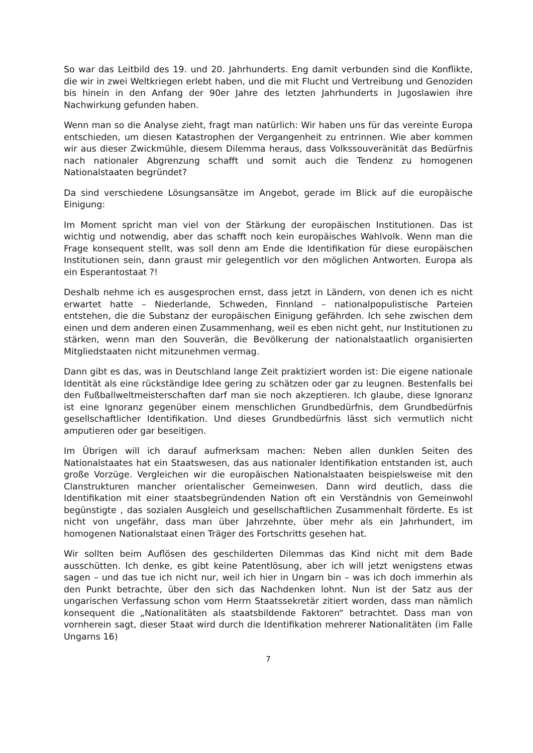So war das Leitbild des 19. und 20. Jahrhunderts. Eng damit verbunden sind die Konflikte, die wir in zwei Weltkriegen erlebt haben, und die mit Flucht und Vertreibung und Genoziden bis hinein in den Anfang der 90er Jahre des letzten Jahrhunderts in Jugoslawien ihre Nachwirkung gefunden haben.
Wenn man so die Analyse zieht, fragt man natürlich: Wir haben uns für das vereinte Europa entschieden, um diesen Katastrophen der Vergangenheit zu entrinnen. Wie aber kommen wir aus dieser Zwickmühle, diesem Dilemma heraus, dass Volkssouveränität das Bedürfnis nach nationaler Abgrenzung schafft und somit auch die Tendenz zu homogenen Nationalstaaten begründet?
Da sind verschiedene Lösungsansätze im Angebot, gerade im Blick auf die europäische Einigung:
Im Moment spricht man viel von der Stärkung der europäischen Institutionen. Das ist wichtig und notwendig, aber das schafft noch kein europäisches Wahlvolk. Wenn man die Frage konsequent stellt, was soll denn am Ende die Identifikation für diese europäischen Institutionen sein, dann graust mir gelegentlich vor den möglichen Antworten. Europa als ein Esperantostaat ?!
Deshalb nehme ich es ausgesprochen ernst, dass jetzt in Ländern, von denen ich es nicht erwartet hatte – Niederlande, Schweden, Finnland – nationalpopulistische Parteien entstehen, die die Substanz der europäischen Einigung gefährden. Ich sehe zwischen dem einen und dem anderen einen Zusammenhang, weil es eben nicht geht, nur Institutionen zu stärken, wenn man den Souverän, die Bevölkerung der nationalstaatlich organisierten Mitgliedstaaten nicht mitzunehmen vermag.
Dann gibt es das, was in Deutschland lange Zeit praktiziert worden ist: Die eigene nationale Identität als eine rückständige Idee gering zu schätzen oder gar zu leugnen. Bestenfalls bei den Fußballweltmeisterschaften darf man sie noch akzeptieren. Ich glaube, diese Ignoranz ist eine Ignoranz gegenüber einem menschlichen Grundbedürfnis, dem Grundbedürfnis gesellschaftlicher Identifikation. Und dieses Grundbedürfnis lässt sich vermutlich nicht amputieren oder gar beseitigen.
Im Übrigen will ich darauf aufmerksam machen: Neben allen dunklen Seiten des Nationalstaates hat ein Staatswesen, das aus nationaler Identifikation entstanden ist, auch große Vorzüge. Vergleichen wir die europäischen Nationalstaaten beispielsweise mit den Clanstrukturen mancher orientalischer Gemeinwesen. Dann wird deutlich, dass die Identifikation mit einer staatsbegründenden Nation oft ein Verständnis von Gemeinwohl begünstigte , das sozialen Ausgleich und gesellschaftlichen Zusammenhalt förderte. Es ist nicht von ungefähr, dass man über Jahrzehnte, über mehr als ein Jahrhundert, im homogenen Nationalstaat einen Träger des Fortschritts gesehen hat.
Wir sollten beim Auflösen des geschilderten Dilemmas das Kind nicht mit dem Bade ausschütten. Ich denke, es gibt keine Patentlösung, aber ich will jetzt wenigstens etwas sagen – und das tue ich nicht nur, weil ich hier in Ungarn bin – was ich doch immerhin als den Punkt betrachte, über den sich das Nachdenken lohnt. Nun ist der Satz aus der ungarischen Verfassung schon vom Herrn Staatssekretär zitiert worden, dass man nämlich konsequent die „Nationalitäten als staatsbildende Faktoren“ betrachtet. Dass man von vornherein sagt, dieser Staat wird durch die Identifikation mehrerer Nationalitäten (im Falle Ungarns 16)
7